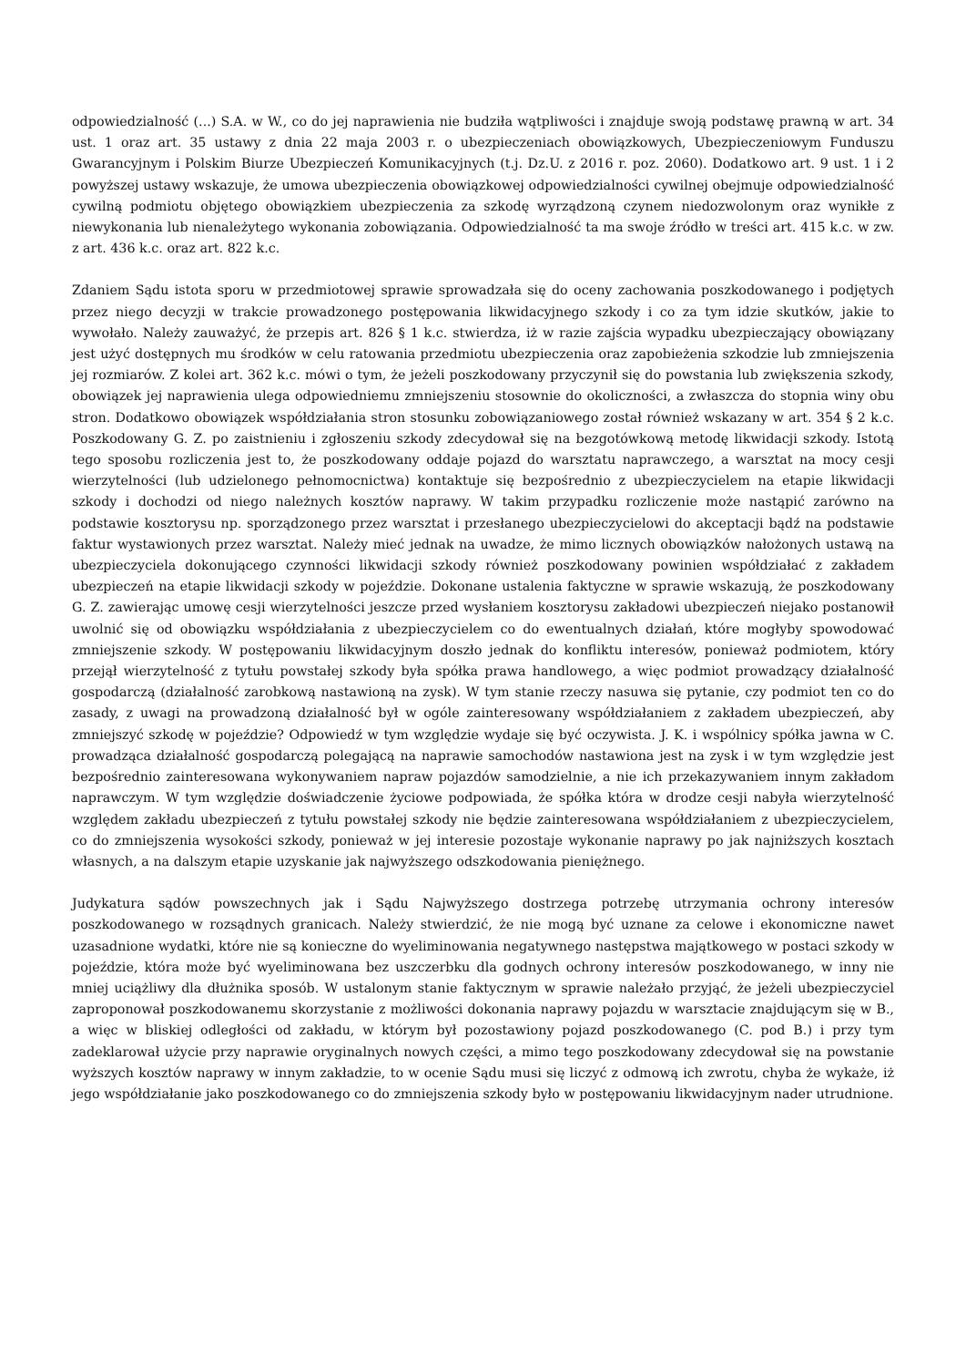odpowiedzialność (...) S.A. w W., co do jej naprawienia nie budziła wątpliwości i znajduje swoją podstawę prawną w art. 34 ust. 1 oraz art. 35 ustawy z dnia 22 maja 2003 r. o ubezpieczeniach obowiązkowych, Ubezpieczeniowym Funduszu Gwarancyjnym i Polskim Biurze Ubezpieczeń Komunikacyjnych (t.j. Dz.U. z 2016 r. poz. 2060). Dodatkowo art. 9 ust. 1 i 2 powyższej ustawy wskazuje, że umowa ubezpieczenia obowiązkowej odpowiedzialności cywilnej obejmuje odpowiedzialność cywilną podmiotu objętego obowiązkiem ubezpieczenia za szkodę wyrządzoną czynem niedozwolonym oraz wynikłe z niewykonania lub nienależytego wykonania zobowiązania. Odpowiedzialność ta ma swoje źródło w treści art. 415 k.c. w zw. z art. 436 k.c. oraz art. 822 k.c.
Zdaniem Sądu istota sporu w przedmiotowej sprawie sprowadzała się do oceny zachowania poszkodowanego i podjętych przez niego decyzji w trakcie prowadzonego postępowania likwidacyjnego szkody i co za tym idzie skutków, jakie to wywołało. Należy zauważyć, że przepis art. 826 § 1 k.c. stwierdza, iż w razie zajścia wypadku ubezpieczający obowiązany jest użyć dostępnych mu środków w celu ratowania przedmiotu ubezpieczenia oraz zapobieżenia szkodzie lub zmniejszenia jej rozmiarów. Z kolei art. 362 k.c. mówi o tym, że jeżeli poszkodowany przyczynił się do powstania lub zwiększenia szkody, obowiązek jej naprawienia ulega odpowiedniemu zmniejszeniu stosownie do okoliczności, a zwłaszcza do stopnia winy obu stron. Dodatkowo obowiązek współdziałania stron stosunku zobowiązaniowego został również wskazany w art. 354 § 2 k.c. Poszkodowany G. Z. po zaistnieniu i zgłoszeniu szkody zdecydował się na bezgotówkową metodę likwidacji szkody. Istotą tego sposobu rozliczenia jest to, że poszkodowany oddaje pojazd do warsztatu naprawczego, a warsztat na mocy cesji wierzytelności (lub udzielonego pełnomocnictwa) kontaktuje się bezpośrednio z ubezpieczycielem na etapie likwidacji szkody i dochodzi od niego należnych kosztów naprawy. W takim przypadku rozliczenie może nastąpić zarówno na podstawie kosztorysu np. sporządzonego przez warsztat i przesłanego ubezpieczycielowi do akceptacji bądź na podstawie faktur wystawionych przez warsztat. Należy mieć jednak na uwadze, że mimo licznych obowiązków nałożonych ustawą na ubezpieczyciela dokonującego czynności likwidacji szkody również poszkodowany powinien współdziałać z zakładem ubezpieczeń na etapie likwidacji szkody w pojeździe. Dokonane ustalenia faktyczne w sprawie wskazują, że poszkodowany G. Z. zawierając umowę cesji wierzytelności jeszcze przed wysłaniem kosztorysu zakładowi ubezpieczeń niejako postanowił uwolnić się od obowiązku współdziałania z ubezpieczycielem co do ewentualnych działań, które mogłyby spowodować zmniejszenie szkody. W postępowaniu likwidacyjnym doszło jednak do konfliktu interesów, ponieważ podmiotem, który przejął wierzytelność z tytułu powstałej szkody była spółka prawa handlowego, a więc podmiot prowadzący działalność gospodarczą (działalność zarobkową nastawioną na zysk). W tym stanie rzeczy nasuwa się pytanie, czy podmiot ten co do zasady, z uwagi na prowadzoną działalność był w ogóle zainteresowany współdziałaniem z zakładem ubezpieczeń, aby zmniejszyć szkodę w pojeździe? Odpowiedź w tym względzie wydaje się być oczywista. J. K. i wspólnicy spółka jawna w C. prowadząca działalność gospodarczą polegającą na naprawie samochodów nastawiona jest na zysk i w tym względzie jest bezpośrednio zainteresowana wykonywaniem napraw pojazdów samodzielnie, a nie ich przekazywaniem innym zakładom naprawczym. W tym względzie doświadczenie życiowe podpowiada, że spółka która w drodze cesji nabyła wierzytelność względem zakładu ubezpieczeń z tytułu powstałej szkody nie będzie zainteresowana współdziałaniem z ubezpieczycielem, co do zmniejszenia wysokości szkody, ponieważ w jej interesie pozostaje wykonanie naprawy po jak najniższych kosztach własnych, a na dalszym etapie uzyskanie jak najwyższego odszkodowania pieniężnego.
Judykatura sądów powszechnych jak i Sądu Najwyższego dostrzega potrzebę utrzymania ochrony interesów poszkodowanego w rozsądnych granicach. Należy stwierdzić, że nie mogą być uznane za celowe i ekonomiczne nawet uzasadnione wydatki, które nie są konieczne do wyeliminowania negatywnego następstwa majątkowego w postaci szkody w pojeździe, która może być wyeliminowana bez uszczerbku dla godnych ochrony interesów poszkodowanego, w inny nie mniej uciążliwy dla dłużnika sposób. W ustalonym stanie faktycznym w sprawie należało przyjąć, że jeżeli ubezpieczyciel zaproponował poszkodowanemu skorzystanie z możliwości dokonania naprawy pojazdu w warsztacie znajdującym się w B., a więc w bliskiej odległości od zakładu, w którym był pozostawiony pojazd poszkodowanego (C. pod B.) i przy tym zadeklarował użycie przy naprawie oryginalnych nowych części, a mimo tego poszkodowany zdecydował się na powstanie wyższych kosztów naprawy w innym zakładzie, to w ocenie Sądu musi się liczyć z odmową ich zwrotu, chyba że wykaże, iż jego współdziałanie jako poszkodowanego co do zmniejszenia szkody było w postępowaniu likwidacyjnym nader utrudnione.